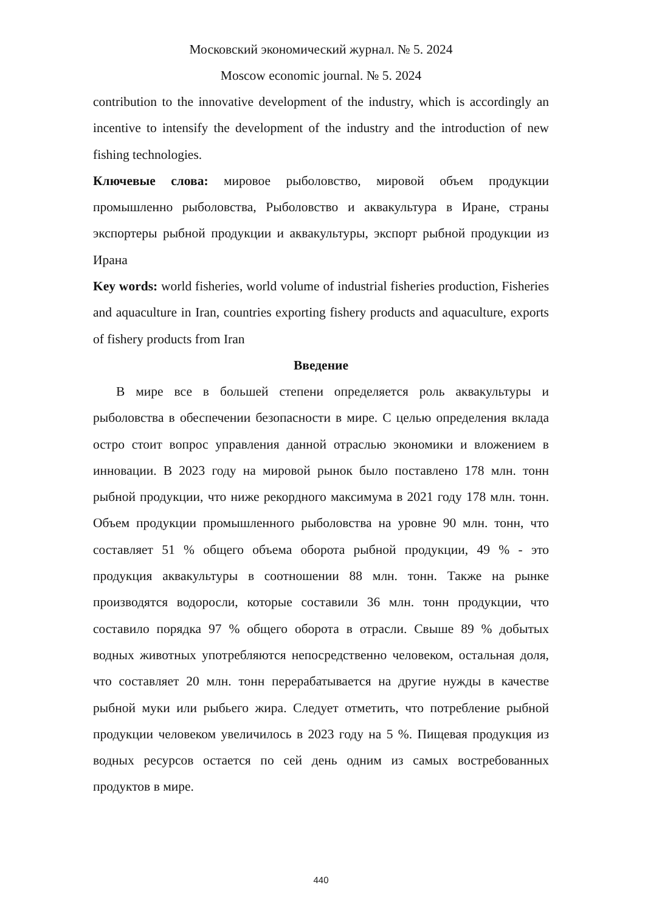Московский экономический журнал. № 5. 2024
Moscow economic journal. № 5. 2024
contribution to the innovative development of the industry, which is accordingly an incentive to intensify the development of the industry and the introduction of new fishing technologies.
Ключевые слова: мировое рыболовство, мировой объем продукции промышленно рыболовства, Рыболовство и аквакультура в Иране, страны экспортеры рыбной продукции и аквакультуры, экспорт рыбной продукции из Ирана
Key words: world fisheries, world volume of industrial fisheries production, Fisheries and aquaculture in Iran, countries exporting fishery products and aquaculture, exports of fishery products from Iran
Введение
В мире все в большей степени определяется роль аквакультуры и рыболовства в обеспечении безопасности в мире. С целью определения вклада остро стоит вопрос управления данной отраслью экономики и вложением в инновации. В 2023 году на мировой рынок было поставлено 178 млн. тонн рыбной продукции, что ниже рекордного максимума в 2021 году 178 млн. тонн. Объем продукции промышленного рыболовства на уровне 90 млн. тонн, что составляет 51 % общего объема оборота рыбной продукции, 49 % - это продукция аквакультуры в соотношении 88 млн. тонн. Также на рынке производятся водоросли, которые составили 36 млн. тонн продукции, что составило порядка 97 % общего оборота в отрасли. Свыше 89 % добытых водных животных употребляются непосредственно человеком, остальная доля, что составляет 20 млн. тонн перерабатывается на другие нужды в качестве рыбной муки или рыбьего жира. Следует отметить, что потребление рыбной продукции человеком увеличилось в 2023 году на 5 %. Пищевая продукция из водных ресурсов остается по сей день одним из самых востребованных продуктов в мире.
440